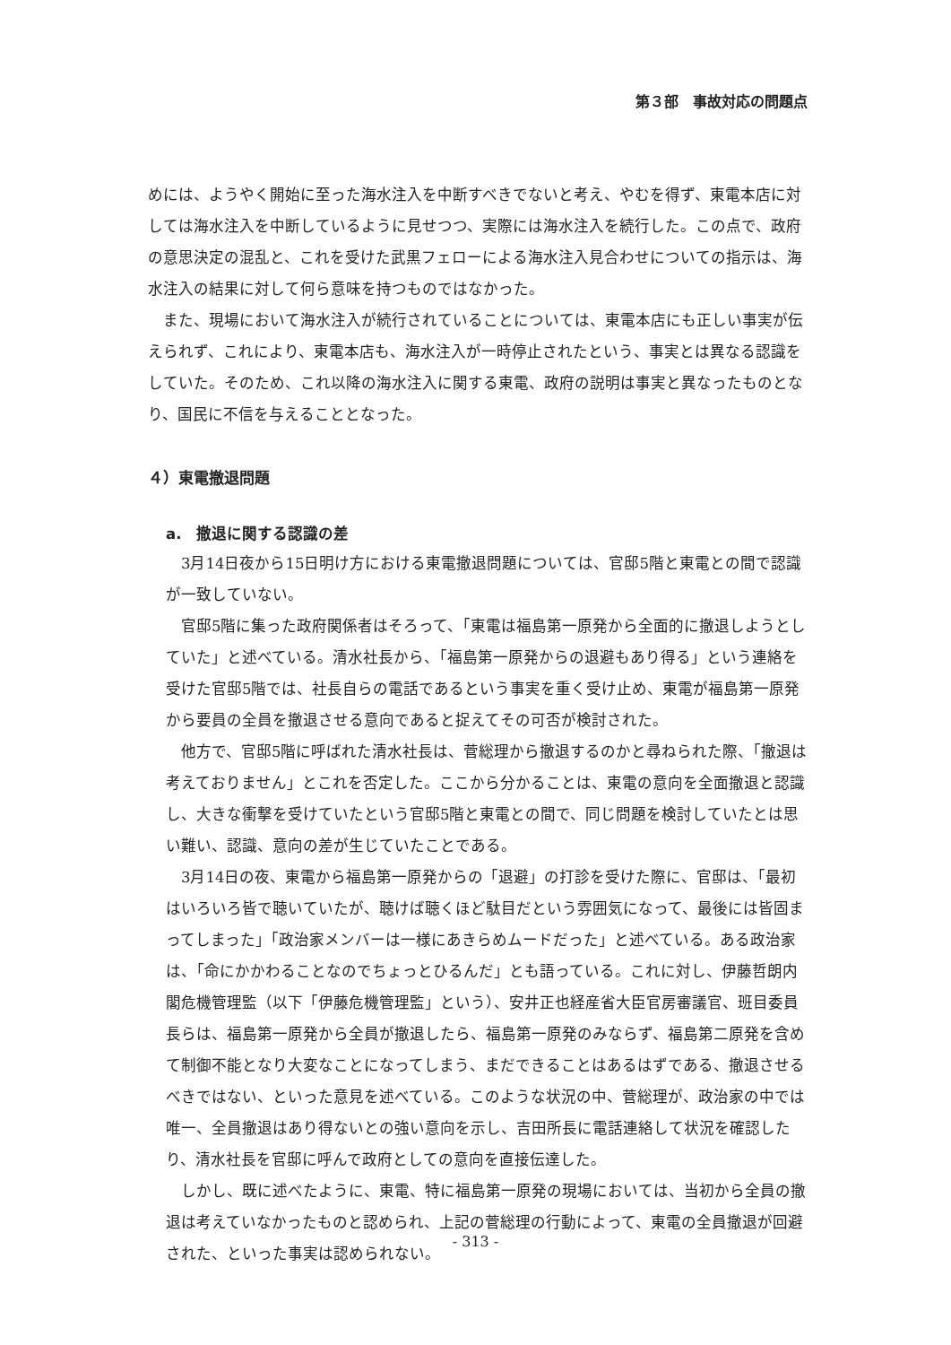第３部　事故対応の問題点
めには、ようやく開始に至った海水注入を中断すべきでないと考え、やむを得ず、東電本店に対しては海水注入を中断しているように見せつつ、実際には海水注入を続行した。この点で、政府の意思決定の混乱と、これを受けた武黒フェローによる海水注入見合わせについての指示は、海水注入の結果に対して何ら意味を持つものではなかった。
　また、現場において海水注入が続行されていることについては、東電本店にも正しい事実が伝えられず、これにより、東電本店も、海水注入が一時停止されたという、事実とは異なる認識をしていた。そのため、これ以降の海水注入に関する東電、政府の説明は事実と異なったものとなり、国民に不信を与えることとなった。
４）東電撤退問題
a.　撤退に関する認識の差
　3月14日夜から15日明け方における東電撤退問題については、官邸5階と東電との間で認識が一致していない。
　官邸5階に集った政府関係者はそろって、「東電は福島第一原発から全面的に撤退しようとしていた」と述べている。清水社長から、「福島第一原発からの退避もあり得る」という連絡を受けた官邸5階では、社長自らの電話であるという事実を重く受け止め、東電が福島第一原発から要員の全員を撤退させる意向であると捉えてその可否が検討された。
　他方で、官邸5階に呼ばれた清水社長は、菅総理から撤退するのかと尋ねられた際、「撤退は考えておりません」とこれを否定した。ここから分かることは、東電の意向を全面撤退と認識し、大きな衝撃を受けていたという官邸5階と東電との間で、同じ問題を検討していたとは思い難い、認識、意向の差が生じていたことである。
　3月14日の夜、東電から福島第一原発からの「退避」の打診を受けた際に、官邸は、「最初はいろいろ皆で聴いていたが、聴けば聴くほど駄目だという雰囲気になって、最後には皆固まってしまった」「政治家メンバーは一様にあきらめムードだった」と述べている。ある政治家は、「命にかかわることなのでちょっとひるんだ」とも語っている。これに対し、伊藤哲朗内閣危機管理監（以下「伊藤危機管理監」という）、安井正也経産省大臣官房審議官、班目委員長らは、福島第一原発から全員が撤退したら、福島第一原発のみならず、福島第二原発を含めて制御不能となり大変なことになってしまう、まだできることはあるはずである、撤退させるべきではない、といった意見を述べている。このような状況の中、菅総理が、政治家の中では唯一、全員撤退はあり得ないとの強い意向を示し、吉田所長に電話連絡して状況を確認したり、清水社長を官邸に呼んで政府としての意向を直接伝達した。
　しかし、既に述べたように、東電、特に福島第一原発の現場においては、当初から全員の撤退は考えていなかったものと認められ、上記の菅総理の行動によって、東電の全員撤退が回避された、といった事実は認められない。
- 313 -